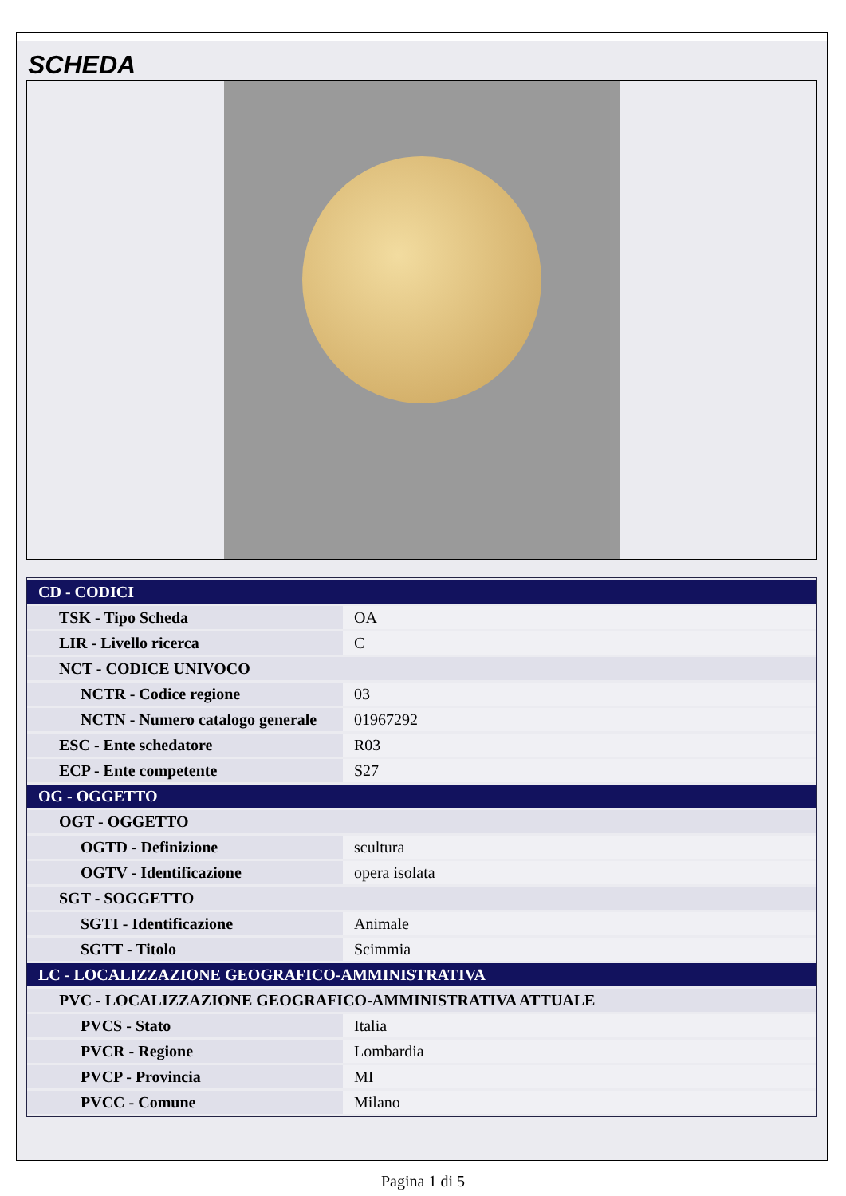SCHEDA
| CD - CODICI | |
| TSK - Tipo Scheda | OA |
| LIR - Livello ricerca | C |
| NCT - CODICE UNIVOCO | |
| NCTR - Codice regione | 03 |
| NCTN - Numero catalogo generale | 01967292 |
| ESC - Ente schedatore | R03 |
| ECP - Ente competente | S27 |
| OG - OGGETTO | |
| OGT - OGGETTO | |
| OGTD - Definizione | scultura |
| OGTV - Identificazione | opera isolata |
| SGT - SOGGETTO | |
| SGTI - Identificazione | Animale |
| SGTT - Titolo | Scimmia |
| LC - LOCALIZZAZIONE GEOGRAFICO-AMMINISTRATIVA | |
| PVC - LOCALIZZAZIONE GEOGRAFICO-AMMINISTRATIVA ATTUALE | |
| PVCS - Stato | Italia |
| PVCR - Regione | Lombardia |
| PVCP - Provincia | MI |
| PVCC - Comune | Milano |
Pagina 1 di 5